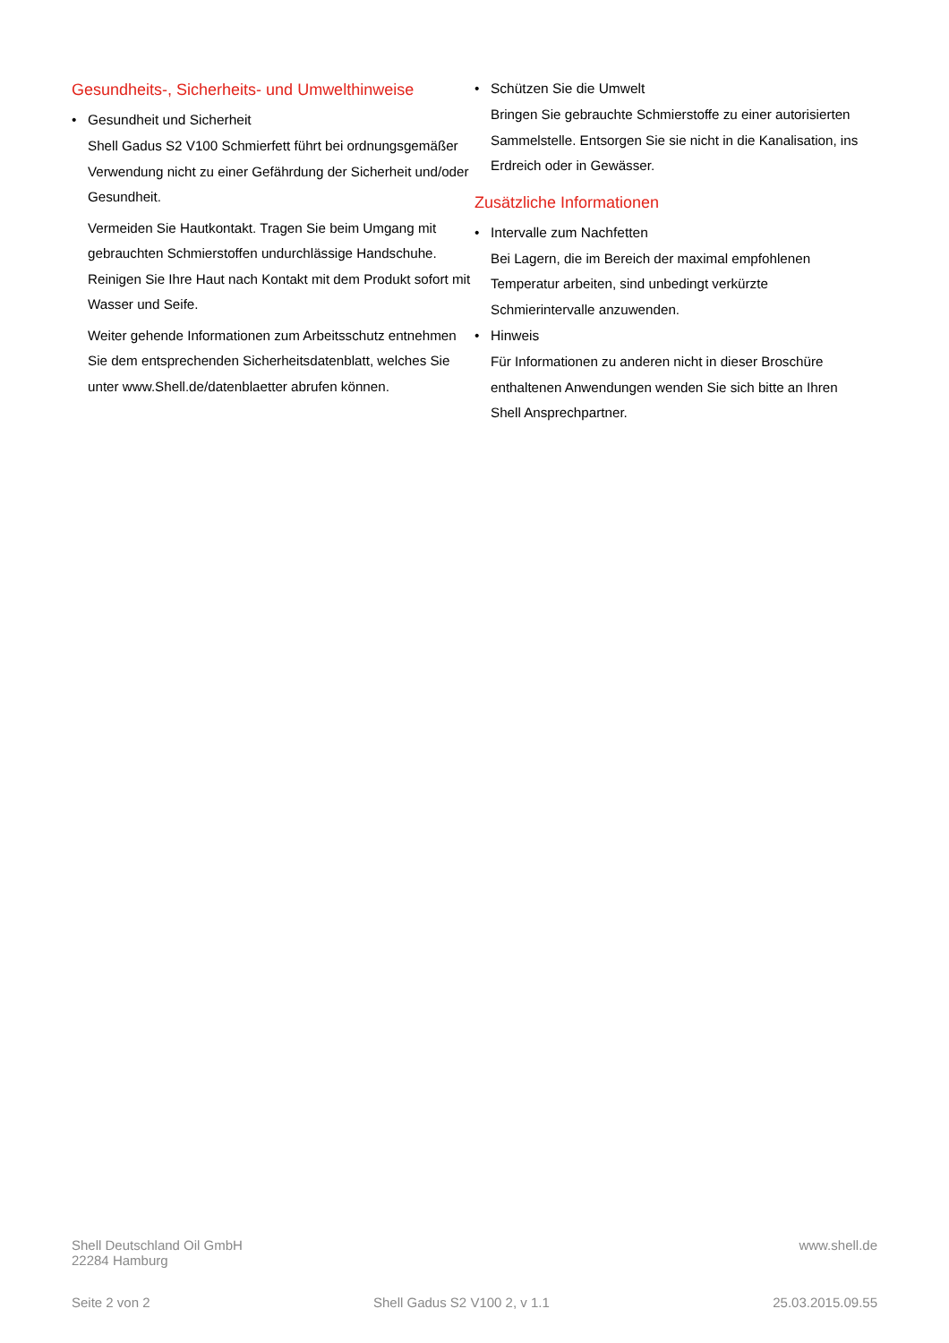Gesundheits-, Sicherheits- und Umwelthinweise
• Gesundheit und Sicherheit
Shell Gadus S2 V100 Schmierfett führt bei ordnungsgemäßer Verwendung nicht zu einer Gefährdung der Sicherheit und/oder Gesundheit.
Vermeiden Sie Hautkontakt. Tragen Sie beim Umgang mit gebrauchten Schmierstoffen undurchlässige Handschuhe. Reinigen Sie Ihre Haut nach Kontakt mit dem Produkt sofort mit Wasser und Seife.
Weiter gehende Informationen zum Arbeitsschutz entnehmen Sie dem entsprechenden Sicherheitsdatenblatt, welches Sie unter www.Shell.de/datenblaetter abrufen können.
• Schützen Sie die Umwelt
Bringen Sie gebrauchte Schmierstoffe zu einer autorisierten Sammelstelle. Entsorgen Sie sie nicht in die Kanalisation, ins Erdreich oder in Gewässer.
Zusätzliche Informationen
• Intervalle zum Nachfetten
Bei Lagern, die im Bereich der maximal empfohlenen Temperatur arbeiten, sind unbedingt verkürzte Schmierintervalle anzuwenden.
• Hinweis
Für Informationen zu anderen nicht in dieser Broschüre enthaltenen Anwendungen wenden Sie sich bitte an Ihren Shell Ansprechpartner.
Shell Deutschland Oil GmbH
22284 Hamburg
www.shell.de
Seite 2 von 2 Shell Gadus S2 V100 2, v 1.1 25.03.2015.09.55